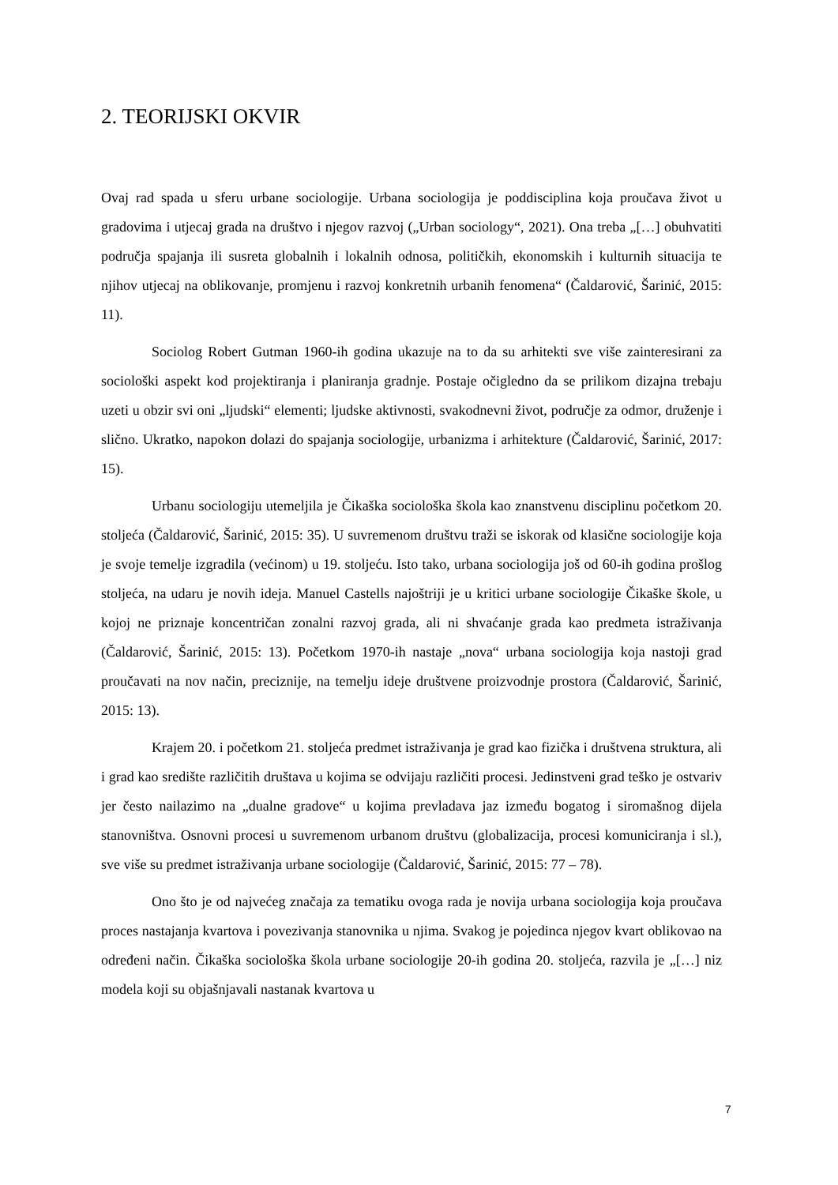2. TEORIJSKI OKVIR
Ovaj rad spada u sferu urbane sociologije. Urbana sociologija je poddisciplina koja proučava život u gradovima i utjecaj grada na društvo i njegov razvoj („Urban sociology“, 2021). Ona treba „[…] obuhvatiti područja spajanja ili susreta globalnih i lokalnih odnosa, političkih, ekonomskih i kulturnih situacija te njihov utjecaj na oblikovanje, promjenu i razvoj konkretnih urbanih fenomena“ (Čaldarović, Šarinić, 2015: 11).
Sociolog Robert Gutman 1960-ih godina ukazuje na to da su arhitekti sve više zainteresirani za sociološki aspekt kod projektiranja i planiranja gradnje. Postaje očigledno da se prilikom dizajna trebaju uzeti u obzir svi oni „ljudski“ elementi; ljudske aktivnosti, svakodnevni život, područje za odmor, druženje i slično. Ukratko, napokon dolazi do spajanja sociologije, urbanizma i arhitekture (Čaldarović, Šarinić, 2017: 15).
Urbanu sociologiju utemeljila je Čikaška sociološka škola kao znanstvenu disciplinu početkom 20. stoljeća (Čaldarović, Šarinić, 2015: 35). U suvremenom društvu traži se iskorak od klasične sociologije koja je svoje temelje izgradila (većinom) u 19. stoljeću. Isto tako, urbana sociologija još od 60-ih godina prošlog stoljeća, na udaru je novih ideja. Manuel Castells najoštriji je u kritici urbane sociologije Čikaške škole, u kojoj ne priznaje koncentričan zonalni razvoj grada, ali ni shvaćanje grada kao predmeta istraživanja (Čaldarović, Šarinić, 2015: 13). Početkom 1970-ih nastaje „nova“ urbana sociologija koja nastoji grad proučavati na nov način, preciznije, na temelju ideje društvene proizvodnje prostora (Čaldarović, Šarinić, 2015: 13).
Krajem 20. i početkom 21. stoljeća predmet istraživanja je grad kao fizička i društvena struktura, ali i grad kao središte različitih društava u kojima se odvijaju različiti procesi. Jedinstveni grad teško je ostvariv jer često nailazimo na „dualne gradove“ u kojima prevladava jaz između bogatog i siromašnog dijela stanovništva. Osnovni procesi u suvremenom urbanom društvu (globalizacija, procesi komuniciranja i sl.), sve više su predmet istraživanja urbane sociologije (Čaldarović, Šarinić, 2015: 77 – 78).
Ono što je od najvećeg značaja za tematiku ovoga rada je novija urbana sociologija koja proučava proces nastajanja kvartova i povezivanja stanovnika u njima. Svakog je pojedinca njegov kvart oblikovao na određeni način. Čikaška sociološka škola urbane sociologije 20-ih godina 20. stoljeća, razvila je „[…] niz modela koji su objašnjavali nastanak kvartova u
7